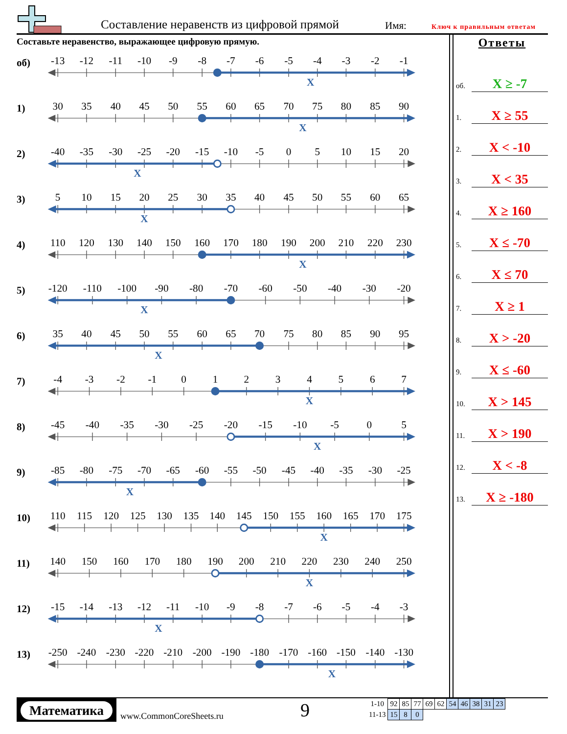Составление неравенств из цифровой прямой
Имя: Ключ к правильным ответам
Составьте неравенство, выражающее цифровую прямую.
об)
-13
-12
-11
-10
-9
-8
-7
-6
-5
-4
-3
-2
-1
X
1)
30
35
40
45
50
55
60
65
70
75
80
85
90
X
2)
-40
-35
-30
-25
-20
-15
-10
-5
0
5
10
15
20
X
3)
5
10
15
20
25
30
35
40
45
50
55
60
65
X
4)
110
120
130
140
150
160
170
180
190
200
210
220
230
X
5)
-120
-110
-100
-90
-80
-70
-60
-50
-40
-30
-20
X
6)
35
40
45
50
55
60
65
70
75
80
85
90
95
X
7)
-4
-3
-2
-1
0
1
2
3
4
5
6
7
X
8)
-45
-40
-35
-30
-25
-20
-15
-10
-5
0
5
X
9)
-85
-80
-75
-70
-65
-60
-55
-50
-45
-40
-35
-30
-25
X
10)
110
115
120
125
130
135
140
145
150
155
160
165
170
175
X
11)
140
150
160
170
180
190
200
210
220
230
240
250
X
12)
-15
-14
-13
-12
-11
-10
-9
-8
-7
-6
-5
-4
-3
X
13)
-250
-240
-230
-220
-210
-200
-190
-180
-170
-160
-150
-140
-130
X
Ответы
об. X ≥ -7
1. X ≥ 55
2. X < -10
3. X < 35
4. X ≥ 160
5. X ≤ -70
6. X ≤ 70
7. X ≥ 1
8. X > -20
9. X ≤ -60
10. X > 145
11. X > 190
12. X < -8
13. X ≥ -180
Математика
www.CommonCoreSheets.ru 9
| 1-10 | 92 | 85 | 77 | 69 | 62 | 54 | 46 | 38 | 31 | 23 |
| 11-13 | 15 | 8 | 0 | | | | | | | |